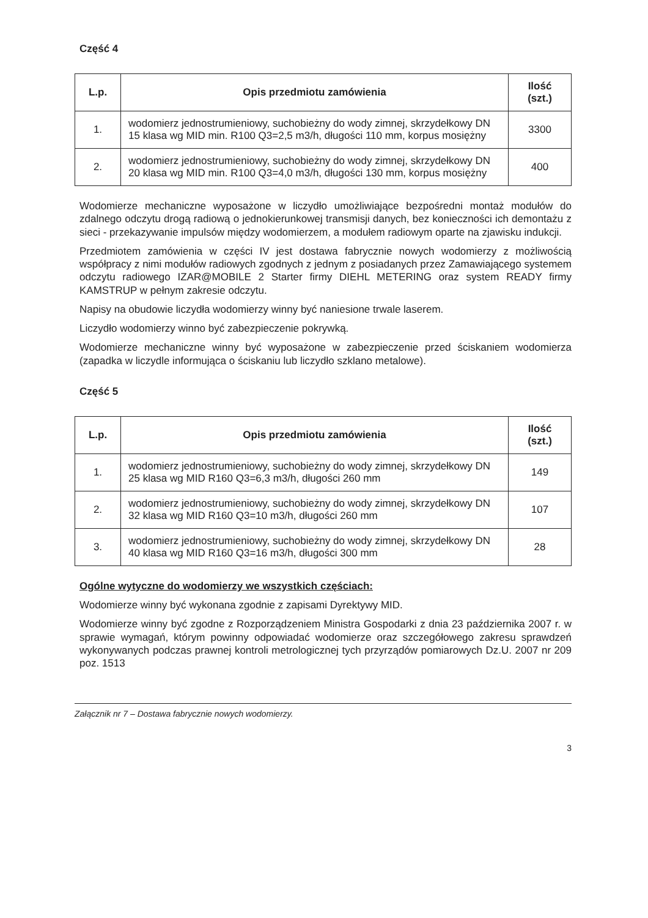Część 4
| L.p. | Opis przedmiotu zamówienia | Ilość (szt.) |
| --- | --- | --- |
| 1. | wodomierz jednostrumieniowy, suchobieżny do wody zimnej, skrzydełkowy DN 15 klasa wg MID min. R100 Q3=2,5 m3/h, długości 110 mm, korpus mosiężny | 3300 |
| 2. | wodomierz jednostrumieniowy, suchobieżny do wody zimnej, skrzydełkowy DN 20 klasa wg MID min. R100 Q3=4,0 m3/h, długości 130 mm, korpus mosiężny | 400 |
Wodomierze mechaniczne wyposażone w liczydło umożliwiające bezpośredni montaż modułów do zdalnego odczytu drogą radiową o jednokierunkowej transmisji danych, bez konieczności ich demontażu z sieci - przekazywanie impulsów między wodomierzem, a modułem radiowym oparte na zjawisku indukcji.
Przedmiotem zamówienia w części IV jest dostawa fabrycznie nowych wodomierzy z możliwością współpracy z nimi modułów radiowych zgodnych z jednym z posiadanych przez Zamawiającego systemem odczytu radiowego IZAR@MOBILE 2 Starter firmy DIEHL METERING oraz system READY firmy KAMSTRUP w pełnym zakresie odczytu.
Napisy na obudowie liczydła wodomierzy winny być naniesione trwale laserem.
Liczydło wodomierzy winno być zabezpieczenie pokrywką.
Wodomierze mechaniczne winny być wyposażone w zabezpieczenie przed ściskaniem wodomierza (zapadka w liczydle informująca o ściskaniu lub liczydło szklano metalowe).
Część 5
| L.p. | Opis przedmiotu zamówienia | Ilość (szt.) |
| --- | --- | --- |
| 1. | wodomierz jednostrumieniowy, suchobieżny do wody zimnej, skrzydełkowy DN 25 klasa wg MID R160 Q3=6,3 m3/h, długości 260 mm | 149 |
| 2. | wodomierz jednostrumieniowy, suchobieżny do wody zimnej, skrzydełkowy DN 32 klasa wg MID R160 Q3=10 m3/h, długości 260 mm | 107 |
| 3. | wodomierz jednostrumieniowy, suchobieżny do wody zimnej, skrzydełkowy DN 40 klasa wg MID R160 Q3=16 m3/h, długości 300 mm | 28 |
Ogólne wytyczne do wodomierzy we wszystkich częściach:
Wodomierze winny być wykonana zgodnie z zapisami Dyrektywy MID.
Wodomierze winny być zgodne z Rozporządzeniem Ministra Gospodarki z dnia 23 października 2007 r. w sprawie wymagań, którym powinny odpowiadać wodomierze oraz szczegółowego zakresu sprawdzeń wykonywanych podczas prawnej kontroli metrologicznej tych przyrządów pomiarowych Dz.U. 2007 nr 209 poz. 1513
Załącznik nr 7 – Dostawa fabrycznie nowych wodomierzy.
3